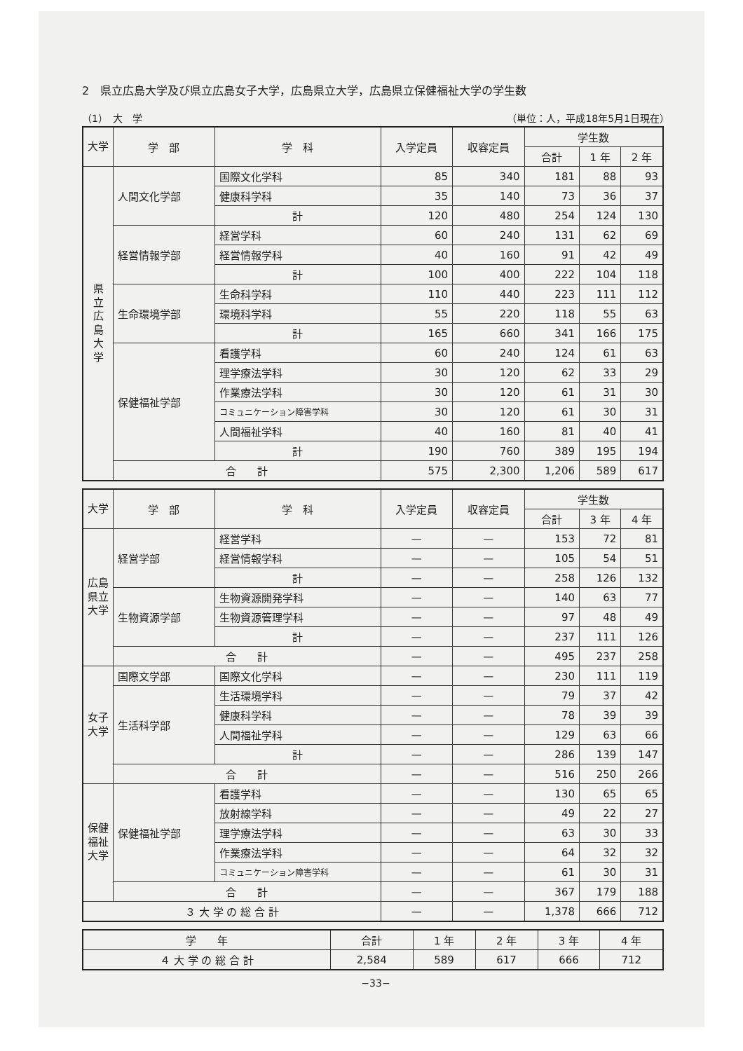2　県立広島大学及び県立広島女子大学，広島県立大学，広島県立保健福祉大学の学生数
（1）　大　学 （単位：人，平成18年5月1日現在）
| 大学 | 学 部 | 学 科 | 入学定員 | 収容定員 | 学生数 | | |
| --- | --- | --- | --- | --- | --- | --- | --- |
| | | | | | 合計 | 1 年 | 2 年 |
| 県 立 広 島 大 学 | 人間文化学部 | 国際文化学科 | 85 | 340 | 181 | 88 | 93 |
| | | 健康科学科 | 35 | 140 | 73 | 36 | 37 |
| | | 計 | 120 | 480 | 254 | 124 | 130 |
| | 経営情報学部 | 経営学科 | 60 | 240 | 131 | 62 | 69 |
| | | 経営情報学科 | 40 | 160 | 91 | 42 | 49 |
| | | 計 | 100 | 400 | 222 | 104 | 118 |
| | 生命環境学部 | 生命科学科 | 110 | 440 | 223 | 111 | 112 |
| | | 環境科学科 | 55 | 220 | 118 | 55 | 63 |
| | | 計 | 165 | 660 | 341 | 166 | 175 |
| | 保健福祉学部 | 看護学科 | 60 | 240 | 124 | 61 | 63 |
| | | 理学療法学科 | 30 | 120 | 62 | 33 | 29 |
| | | 作業療法学科 | 30 | 120 | 61 | 31 | 30 |
| | | コミュニケーション障害学科 | 30 | 120 | 61 | 30 | 31 |
| | | 人間福祉学科 | 40 | 160 | 81 | 40 | 41 |
| | | 計 | 190 | 760 | 389 | 195 | 194 |
| | 合 計 | | 575 | 2,300 | 1,206 | 589 | 617 |
| 大学 | 学 部 | 学 科 | 入学定員 | 収容定員 | 学生数 | | |
| --- | --- | --- | --- | --- | --- | --- | --- |
| | | | | | 合計 | 3 年 | 4 年 |
| 広島県立大学 | 経営学部 | 経営学科 | — | — | 153 | 72 | 81 |
| | | 経営情報学科 | — | — | 105 | 54 | 51 |
| | | 計 | — | — | 258 | 126 | 132 |
| | 生物資源学部 | 生物資源開発学科 | — | — | 140 | 63 | 77 |
| | | 生物資源管理学科 | — | — | 97 | 48 | 49 |
| | | 計 | — | — | 237 | 111 | 126 |
| | 合 計 | | — | — | 495 | 237 | 258 |
| 女子大学 | 国際文学部 | 国際文化学科 | — | — | 230 | 111 | 119 |
| | 生活科学部 | 生活環境学科 | — | — | 79 | 37 | 42 |
| | | 健康科学科 | — | — | 78 | 39 | 39 |
| | | 人間福祉学科 | — | — | 129 | 63 | 66 |
| | | 計 | — | — | 286 | 139 | 147 |
| | 合 計 | | — | — | 516 | 250 | 266 |
| 保健福祉大学 | 保健福祉学部 | 看護学科 | — | — | 130 | 65 | 65 |
| | | 放射線学科 | — | — | 49 | 22 | 27 |
| | | 理学療法学科 | — | — | 63 | 30 | 33 |
| | | 作業療法学科 | — | — | 64 | 32 | 32 |
| | | コミュニケーション障害学科 | — | — | 61 | 30 | 31 |
| | 合 計 | | — | — | 367 | 179 | 188 |
| ３ 大 学 の 総 合 計 | | | — | — | 1,378 | 666 | 712 |
| 学 年 | 合計 | 1 年 | 2 年 | 3 年 | 4 年 |
| --- | --- | --- | --- | --- | --- |
| ４ 大 学 の 総 合 計 | 2,584 | 589 | 617 | 666 | 712 |
−33−